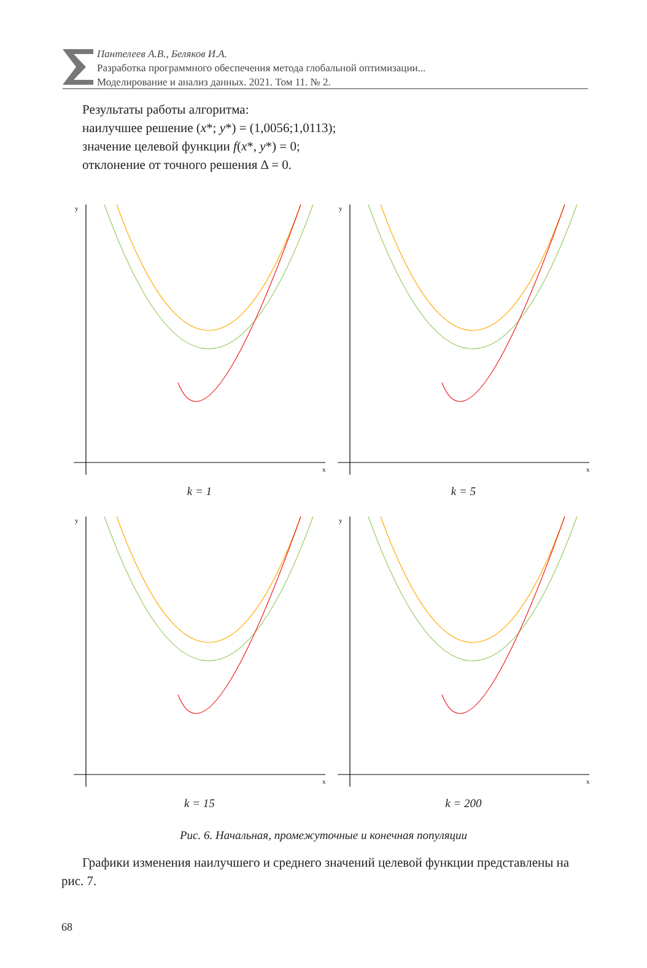Пантелеев А.В., Беляков И.А.
Разработка программного обеспечения метода глобальной оптимизации...
Моделирование и анализ данных. 2021. Том 11. № 2.
Результаты работы алгоритма:
наилучшее решение (x*; y*) = (1,0056;1,0113);
значение целевой функции f(x*, y*) = 0;
отклонение от точного решения Δ = 0.
y
x
k = 1
y
x
k = 5
y
x
k = 15
y
x
k = 200
Рис. 6. Начальная, промежуточные и конечная популяции
Графики изменения наилучшего и среднего значений целевой функции представлены на рис. 7.
68